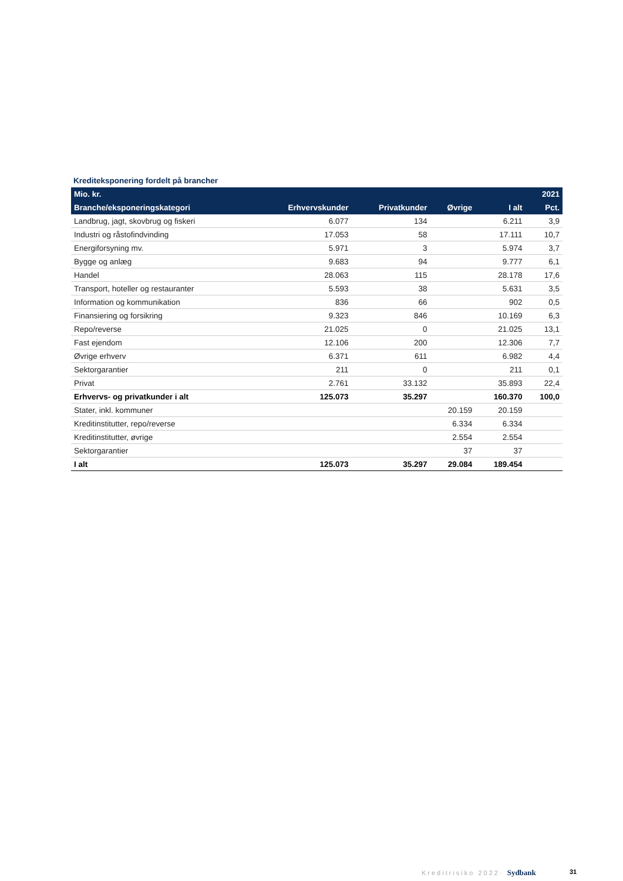Krediteksponering fordelt på brancher
| Mio. kr. | | | | | 2021 |
| --- | --- | --- | --- | --- | --- |
| Branche/eksponeringskategori | Erhvervskunder | Privatkunder | Øvrige | I alt | Pct. |
| Landbrug, jagt, skovbrug og fiskeri | 6.077 | 134 | | 6.211 | 3,9 |
| Industri og råstofindvinding | 17.053 | 58 | | 17.111 | 10,7 |
| Energiforsyning mv. | 5.971 | 3 | | 5.974 | 3,7 |
| Bygge og anlæg | 9.683 | 94 | | 9.777 | 6,1 |
| Handel | 28.063 | 115 | | 28.178 | 17,6 |
| Transport, hoteller og restauranter | 5.593 | 38 | | 5.631 | 3,5 |
| Information og kommunikation | 836 | 66 | | 902 | 0,5 |
| Finansiering og forsikring | 9.323 | 846 | | 10.169 | 6,3 |
| Repo/reverse | 21.025 | 0 | | 21.025 | 13,1 |
| Fast ejendom | 12.106 | 200 | | 12.306 | 7,7 |
| Øvrige erhverv | 6.371 | 611 | | 6.982 | 4,4 |
| Sektorgarantier | 211 | 0 | | 211 | 0,1 |
| Privat | 2.761 | 33.132 | | 35.893 | 22,4 |
| Erhvervs- og privatkunder i alt | 125.073 | 35.297 | | 160.370 | 100,0 |
| Stater, inkl. kommuner | | | 20.159 | 20.159 | |
| Kreditinstitutter, repo/reverse | | | 6.334 | 6.334 | |
| Kreditinstitutter, øvrige | | | 2.554 | 2.554 | |
| Sektorgarantier | | | 37 | 37 | |
| I alt | 125.073 | 35.297 | 29.084 | 189.454 | |
Kreditrisiko 2022· Sydbank 31